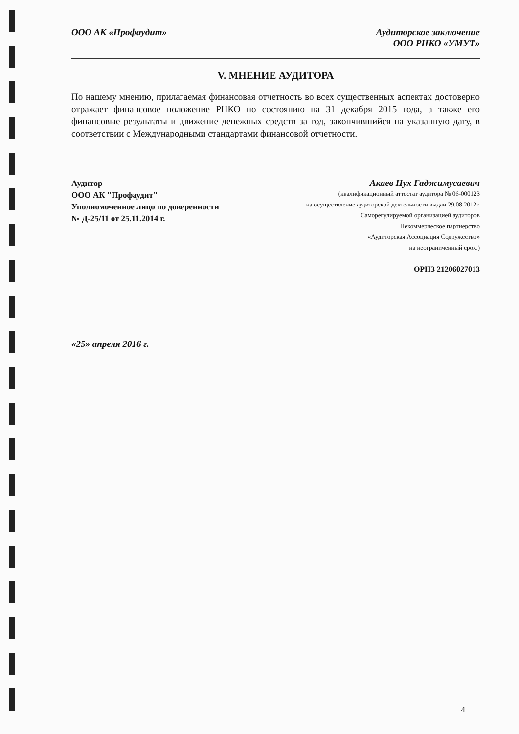ООО АК «Профаудит» Аудиторское заключение
ООО РНКО «УМУТ»
V. МНЕНИЕ АУДИТОРА
По нашему мнению, прилагаемая финансовая отчетность во всех существенных аспектах достоверно отражает финансовое положение РНКО по состоянию на 31 декабря 2015 года, а также его финансовые результаты и движение денежных средств за год, закончившийся на указанную дату, в соответствии с Международными стандартами финансовой отчетности.
Аудитор
ООО АК "Профаудит"
Уполномоченное лицо по доверенности
№ Д-25/11 от 25.11.2014 г.
Акаев Нух Гаджимусаевич
(квалификационный аттестат аудитора № 06-000123
на осуществление аудиторской деятельности выдан 29.08.2012г.
Саморегулируемой организацией аудиторов
Некоммерческое партнерство
«Аудиторская Ассоциация Содружество»
на неограниченный срок.)
ОРНЗ 21206027013
«25» апреля 2016 г.
4